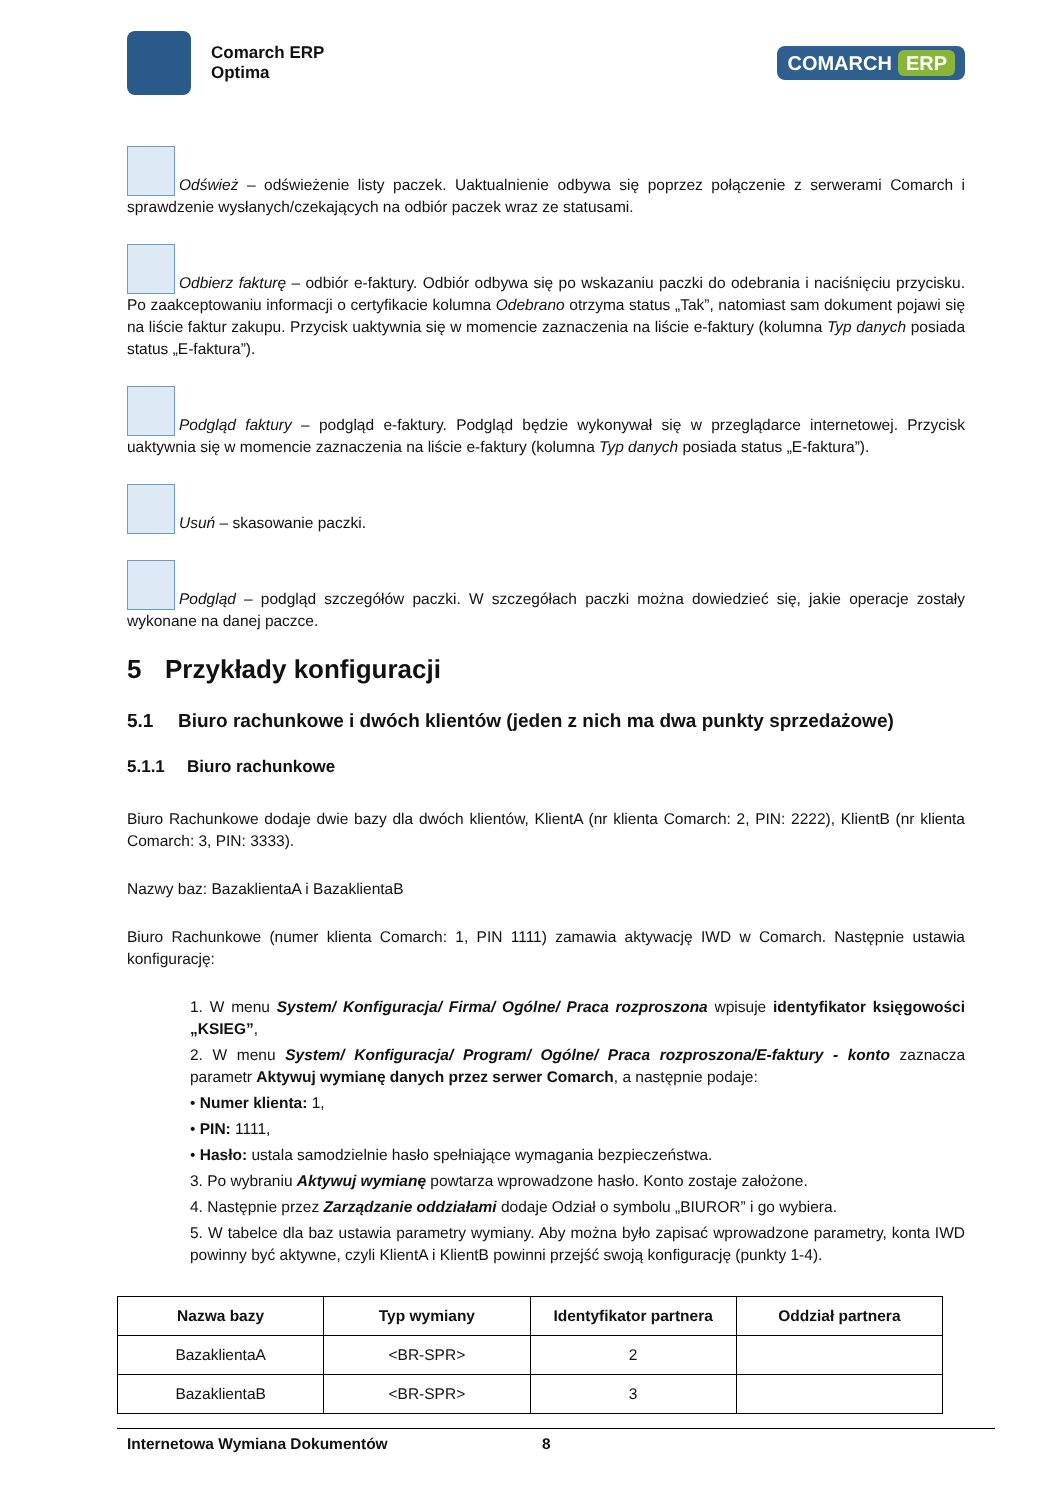Comarch ERP
Optima
COMARCH ERP
Odśwież – odświeżenie listy paczek. Uaktualnienie odbywa się poprzez połączenie z serwerami Comarch i sprawdzenie wysłanych/czekających na odbiór paczek wraz ze statusami.
Odbierz fakturę – odbiór e-faktury. Odbiór odbywa się po wskazaniu paczki do odebrania i naciśnięciu przycisku. Po zaakceptowaniu informacji o certyfikacie kolumna Odebrano otrzyma status „Tak”, natomiast sam dokument pojawi się na liście faktur zakupu. Przycisk uaktywnia się w momencie zaznaczenia na liście e-faktury (kolumna Typ danych posiada status „E-faktura”).
Podgląd faktury – podgląd e-faktury. Podgląd będzie wykonywał się w przeglądarce internetowej. Przycisk uaktywnia się w momencie zaznaczenia na liście e-faktury (kolumna Typ danych posiada status „E-faktura”).
Usuń – skasowanie paczki.
Podgląd – podgląd szczegółów paczki. W szczegółach paczki można dowiedzieć się, jakie operacje zostały wykonane na danej paczce.
5 Przykłady konfiguracji
5.1 Biuro rachunkowe i dwóch klientów (jeden z nich ma dwa punkty sprzedażowe)
5.1.1 Biuro rachunkowe
Biuro Rachunkowe dodaje dwie bazy dla dwóch klientów, KlientA (nr klienta Comarch: 2, PIN: 2222), KlientB (nr klienta Comarch: 3, PIN: 3333).
Nazwy baz: BazaklientaA i BazaklientaB
Biuro Rachunkowe (numer klienta Comarch: 1, PIN 1111) zamawia aktywację IWD w Comarch. Następnie ustawia konfigurację:
1. W menu System/ Konfiguracja/ Firma/ Ogólne/ Praca rozproszona wpisuje identyfikator księgowości „KSIEG”,
2. W menu System/ Konfiguracja/ Program/ Ogólne/ Praca rozproszona/E-faktury - konto zaznacza parametr Aktywuj wymianę danych przez serwer Comarch, a następnie podaje:
• Numer klienta: 1,
• PIN: 1111,
• Hasło: ustala samodzielnie hasło spełniające wymagania bezpieczeństwa.
3. Po wybraniu Aktywuj wymianę powtarza wprowadzone hasło. Konto zostaje założone.
4. Następnie przez Zarządzanie oddziałami dodaje Odział o symbolu „BIUROR” i go wybiera.
5. W tabelce dla baz ustawia parametry wymiany. Aby można było zapisać wprowadzone parametry, konta IWD powinny być aktywne, czyli KlientA i KlientB powinni przejść swoją konfigurację (punkty 1-4).
| Nazwa bazy | Typ wymiany | Identyfikator partnera | Oddział partnera |
| --- | --- | --- | --- |
| BazaklientaA | <BR-SPR> | 2 | |
| BazaklientaB | <BR-SPR> | 3 | |
Internetowa Wymiana Dokumentów 8